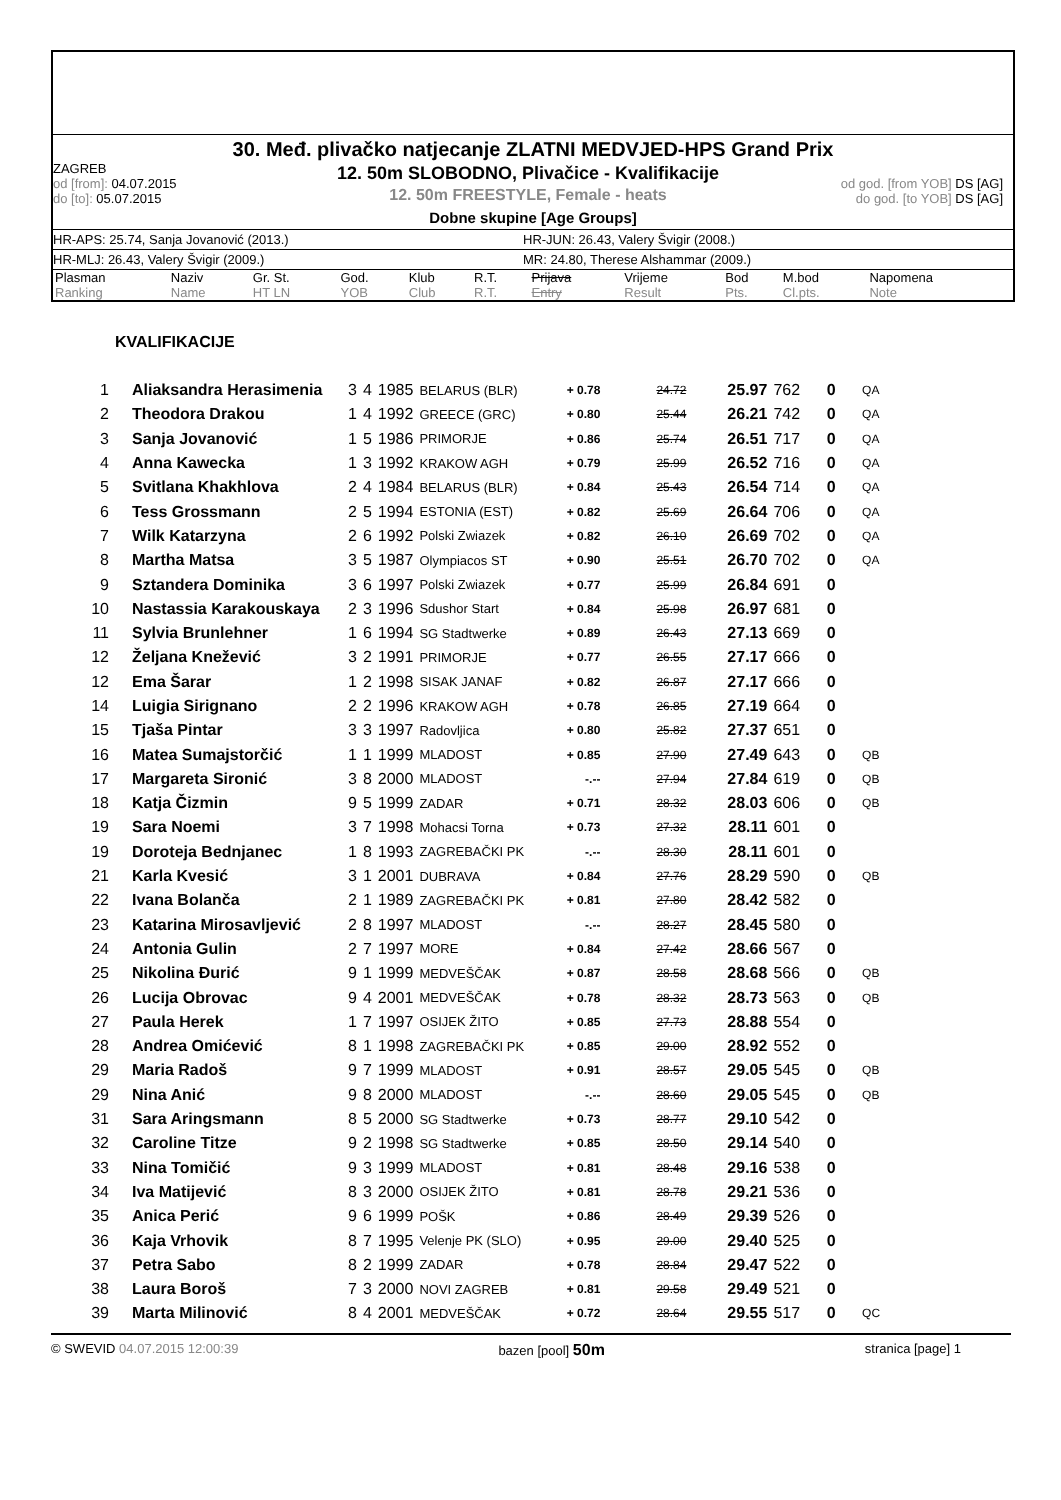30. Međ. plivačko natjecanje ZLATNI MEDVJED-HPS Grand Prix
ZAGREB
od [from]: 04.07.2015
do [to]: 05.07.2015
12. 50m SLOBODNO, Plivačice - Kvalifikacije
12. 50m FREESTYLE, Female - heats
od god. [from YOB] DS [AG]
do god. [to YOB] DS [AG]
Dobne skupine [Age Groups]
HR-APS: 25.74, Sanja Jovanović (2013.) HR-JUN: 26.43, Valery Švigir (2008.)
HR-MLJ: 26.43, Valery Švigir (2009.) MR: 24.80, Therese Alshammar (2009.)
| Plasman Ranking | Naziv Name | Gr. St. HT LN | God. YOB | Klub Club | R.T. R.T. | Prijava Entry | Vrijeme Result | Bod Pts. | M.bod Cl.pts. | Napomena Note |
KVALIFIKACIJE
| 1 | Aliaksandra Herasimenia | 3 | 4 | 1985 | BELARUS (BLR) | + 0.78 | 24.72 | 25.97 | 762 | 0 | QA |
| 2 | Theodora Drakou | 1 | 4 | 1992 | GREECE (GRC) | + 0.80 | 25.44 | 26.21 | 742 | 0 | QA |
| 3 | Sanja Jovanović | 1 | 5 | 1986 | PRIMORJE | + 0.86 | 25.74 | 26.51 | 717 | 0 | QA |
| 4 | Anna Kawecka | 1 | 3 | 1992 | KRAKOW AGH | + 0.79 | 25.99 | 26.52 | 716 | 0 | QA |
| 5 | Svitlana Khakhlova | 2 | 4 | 1984 | BELARUS (BLR) | + 0.84 | 25.43 | 26.54 | 714 | 0 | QA |
| 6 | Tess Grossmann | 2 | 5 | 1994 | ESTONIA (EST) | + 0.82 | 25.69 | 26.64 | 706 | 0 | QA |
| 7 | Wilk Katarzyna | 2 | 6 | 1992 | Polski Zwiazek | + 0.82 | 26.10 | 26.69 | 702 | 0 | QA |
| 8 | Martha Matsa | 3 | 5 | 1987 | Olympiacos ST | + 0.90 | 25.51 | 26.70 | 702 | 0 | QA |
| 9 | Sztandera Dominika | 3 | 6 | 1997 | Polski Zwiazek | + 0.77 | 25.99 | 26.84 | 691 | 0 | |
| 10 | Nastassia Karakouskaya | 2 | 3 | 1996 | Sdushor Start | + 0.84 | 25.98 | 26.97 | 681 | 0 | |
| 11 | Sylvia Brunlehner | 1 | 6 | 1994 | SG Stadtwerke | + 0.89 | 26.43 | 27.13 | 669 | 0 | |
| 12 | Željana Knežević | 3 | 2 | 1991 | PRIMORJE | + 0.77 | 26.55 | 27.17 | 666 | 0 | |
| 12 | Ema Šarar | 1 | 2 | 1998 | SISAK JANAF | + 0.82 | 26.87 | 27.17 | 666 | 0 | |
| 14 | Luigia Sirignano | 2 | 2 | 1996 | KRAKOW AGH | + 0.78 | 26.85 | 27.19 | 664 | 0 | |
| 15 | Tjaša Pintar | 3 | 3 | 1997 | Radovljica | + 0.80 | 25.82 | 27.37 | 651 | 0 | |
| 16 | Matea Sumajstorčić | 1 | 1 | 1999 | MLADOST | + 0.85 | 27.90 | 27.49 | 643 | 0 | QB |
| 17 | Margareta Sironić | 3 | 8 | 2000 | MLADOST | -.-- | 27.94 | 27.84 | 619 | 0 | QB |
| 18 | Katja Čizmin | 9 | 5 | 1999 | ZADAR | + 0.71 | 28.32 | 28.03 | 606 | 0 | QB |
| 19 | Sara Noemi | 3 | 7 | 1998 | Mohacsi Torna | + 0.73 | 27.32 | 28.11 | 601 | 0 | |
| 19 | Doroteja Bednjanec | 1 | 8 | 1993 | ZAGREBAČKI PK | -.-- | 28.30 | 28.11 | 601 | 0 | |
| 21 | Karla Kvesić | 3 | 1 | 2001 | DUBRAVA | + 0.84 | 27.76 | 28.29 | 590 | 0 | QB |
| 22 | Ivana Bolanča | 2 | 1 | 1989 | ZAGREBAČKI PK | + 0.81 | 27.80 | 28.42 | 582 | 0 | |
| 23 | Katarina Mirosavljević | 2 | 8 | 1997 | MLADOST | -.-- | 28.27 | 28.45 | 580 | 0 | |
| 24 | Antonia Gulin | 2 | 7 | 1997 | MORE | + 0.84 | 27.42 | 28.66 | 567 | 0 | |
| 25 | Nikolina Đurić | 9 | 1 | 1999 | MEDVEŠČAK | + 0.87 | 28.58 | 28.68 | 566 | 0 | QB |
| 26 | Lucija Obrovac | 9 | 4 | 2001 | MEDVEŠČAK | + 0.78 | 28.32 | 28.73 | 563 | 0 | QB |
| 27 | Paula Herek | 1 | 7 | 1997 | OSIJEK ŽITO | + 0.85 | 27.73 | 28.88 | 554 | 0 | |
| 28 | Andrea Omićević | 8 | 1 | 1998 | ZAGREBAČKI PK | + 0.85 | 29.00 | 28.92 | 552 | 0 | |
| 29 | Maria Radoš | 9 | 7 | 1999 | MLADOST | + 0.91 | 28.57 | 29.05 | 545 | 0 | QB |
| 29 | Nina Anić | 9 | 8 | 2000 | MLADOST | -.-- | 28.60 | 29.05 | 545 | 0 | QB |
| 31 | Sara Aringsmann | 8 | 5 | 2000 | SG Stadtwerke | + 0.73 | 28.77 | 29.10 | 542 | 0 | |
| 32 | Caroline Titze | 9 | 2 | 1998 | SG Stadtwerke | + 0.85 | 28.50 | 29.14 | 540 | 0 | |
| 33 | Nina Tomičić | 9 | 3 | 1999 | MLADOST | + 0.81 | 28.48 | 29.16 | 538 | 0 | |
| 34 | Iva Matijević | 8 | 3 | 2000 | OSIJEK ŽITO | + 0.81 | 28.78 | 29.21 | 536 | 0 | |
| 35 | Anica Perić | 9 | 6 | 1999 | POŠK | + 0.86 | 28.49 | 29.39 | 526 | 0 | |
| 36 | Kaja Vrhovik | 8 | 7 | 1995 | Velenje PK (SLO) | + 0.95 | 29.00 | 29.40 | 525 | 0 | |
| 37 | Petra Sabo | 8 | 2 | 1999 | ZADAR | + 0.78 | 28.84 | 29.47 | 522 | 0 | |
| 38 | Laura Boroš | 7 | 3 | 2000 | NOVI ZAGREB | + 0.81 | 29.58 | 29.49 | 521 | 0 | |
| 39 | Marta Milinović | 8 | 4 | 2001 | MEDVEŠČAK | + 0.72 | 28.64 | 29.55 | 517 | 0 | QC |
© SWEVID 04.07.2015 12:00:39 bazen [pool] 50m stranica [page] 1